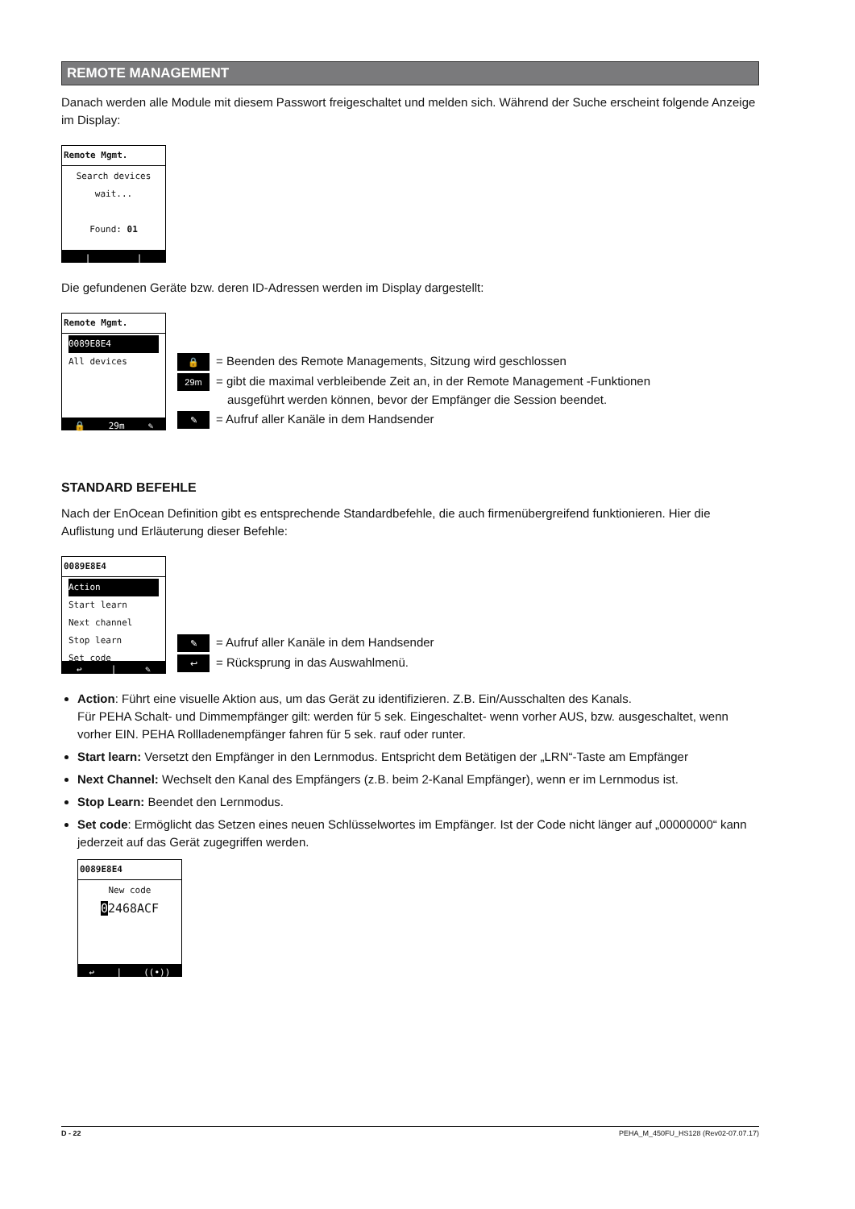REMOTE MANAGEMENT
Danach werden alle Module mit diesem Passwort freigeschaltet und melden sich. Während der Suche erscheint folgende Anzeige im Display:
Remote Mgmt.
Search devices
wait...
Found: 01
| |
Die gefundenen Geräte bzw. deren ID-Adressen werden im Display dargestellt:
Remote Mgmt.
0089E8E4
All devices
🔒 29m ✎
🔒 = Beenden des Remote Managements, Sitzung wird geschlossen
29m = gibt die maximal verbleibende Zeit an, in der Remote Management -Funktionen
ausgeführt werden können, bevor der Empfänger die Session beendet.
✎ = Aufruf aller Kanäle in dem Handsender
STANDARD BEFEHLE
Nach der EnOcean Definition gibt es entsprechende Standardbefehle, die auch firmenübergreifend funktionieren. Hier die Auflistung und Erläuterung dieser Befehle:
0089E8E4
Action
Start learn
Next channel
Stop learn
Set code
↩ | ✎
✎ = Aufruf aller Kanäle in dem Handsender
↩ = Rücksprung in das Auswahlmenü.
Action: Führt eine visuelle Aktion aus, um das Gerät zu identifizieren. Z.B. Ein/Ausschalten des Kanals.
Für PEHA Schalt- und Dimmempfänger gilt: werden für 5 sek. Eingeschaltet- wenn vorher AUS, bzw. ausgeschaltet, wenn vorher EIN. PEHA Rollladenempfänger fahren für 5 sek. rauf oder runter.
Start learn: Versetzt den Empfänger in den Lernmodus. Entspricht dem Betätigen der „LRN“-Taste am Empfänger
Next Channel: Wechselt den Kanal des Empfängers (z.B. beim 2-Kanal Empfänger), wenn er im Lernmodus ist.
Stop Learn: Beendet den Lernmodus.
Set code: Ermöglicht das Setzen eines neuen Schlüsselwortes im Empfänger. Ist der Code nicht länger auf „00000000“ kann jederzeit auf das Gerät zugegriffen werden.
0089E8E4
New code
02468ACF
↩ | ((•))
D - 22 PEHA_M_450FU_HS128 (Rev02-07.07.17)